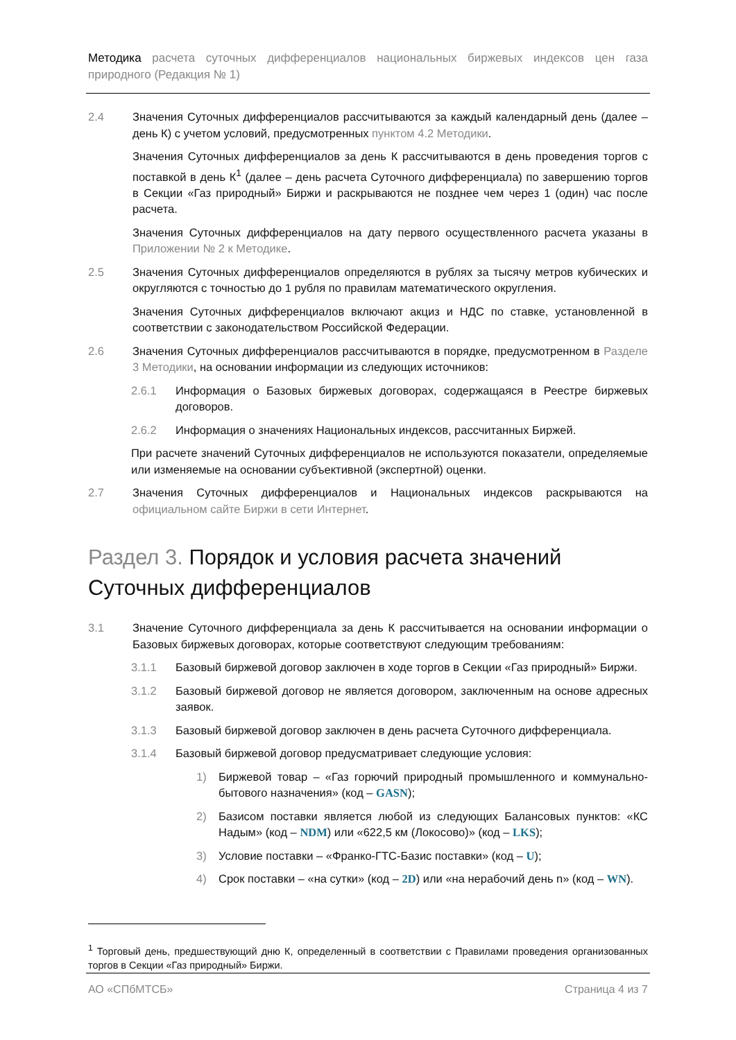Методика расчета суточных дифференциалов национальных биржевых индексов цен газа природного (Редакция № 1)
2.4 Значения Суточных дифференциалов рассчитываются за каждый календарный день (далее – день К) с учетом условий, предусмотренных пунктом 4.2 Методики.
Значения Суточных дифференциалов за день К рассчитываются в день проведения торгов с поставкой в день К<sup>1</sup> (далее – день расчета Суточного дифференциала) по завершению торгов в Секции «Газ природный» Биржи и раскрываются не позднее чем через 1 (один) час после расчета.
Значения Суточных дифференциалов на дату первого осуществленного расчета указаны в Приложении № 2 к Методике.
2.5 Значения Суточных дифференциалов определяются в рублях за тысячу метров кубических и округляются с точностью до 1 рубля по правилам математического округления.
Значения Суточных дифференциалов включают акциз и НДС по ставке, установленной в соответствии с законодательством Российской Федерации.
2.6 Значения Суточных дифференциалов рассчитываются в порядке, предусмотренном в Разделе 3 Методики, на основании информации из следующих источников:
2.6.1 Информация о Базовых биржевых договорах, содержащаяся в Реестре биржевых договоров.
2.6.2 Информация о значениях Национальных индексов, рассчитанных Биржей.
При расчете значений Суточных дифференциалов не используются показатели, определяемые или изменяемые на основании субъективной (экспертной) оценки.
2.7 Значения Суточных дифференциалов и Национальных индексов раскрываются на официальном сайте Биржи в сети Интернет.
Раздел 3. Порядок и условия расчета значений Суточных дифференциалов
3.1 Значение Суточного дифференциала за день К рассчитывается на основании информации о Базовых биржевых договорах, которые соответствуют следующим требованиям:
3.1.1 Базовый биржевой договор заключен в ходе торгов в Секции «Газ природный» Биржи.
3.1.2 Базовый биржевой договор не является договором, заключенным на основе адресных заявок.
3.1.3 Базовый биржевой договор заключен в день расчета Суточного дифференциала.
3.1.4 Базовый биржевой договор предусматривает следующие условия:
1) Биржевой товар – «Газ горючий природный промышленного и коммунально-бытового назначения» (код – GASN);
2) Базисом поставки является любой из следующих Балансовых пунктов: «КС Надым» (код – NDM) или «622,5 км (Локосово)» (код – LKS);
3) Условие поставки – «Франко-ГТС-Базис поставки» (код – U);
4) Срок поставки – «на сутки» (код – 2D) или «на нерабочий день n» (код – WN).
<sup>1</sup> Торговый день, предшествующий дню К, определенный в соответствии с Правилами проведения организованных торгов в Секции «Газ природный» Биржи.
АО «СПбМТСБ» Страница 4 из 7